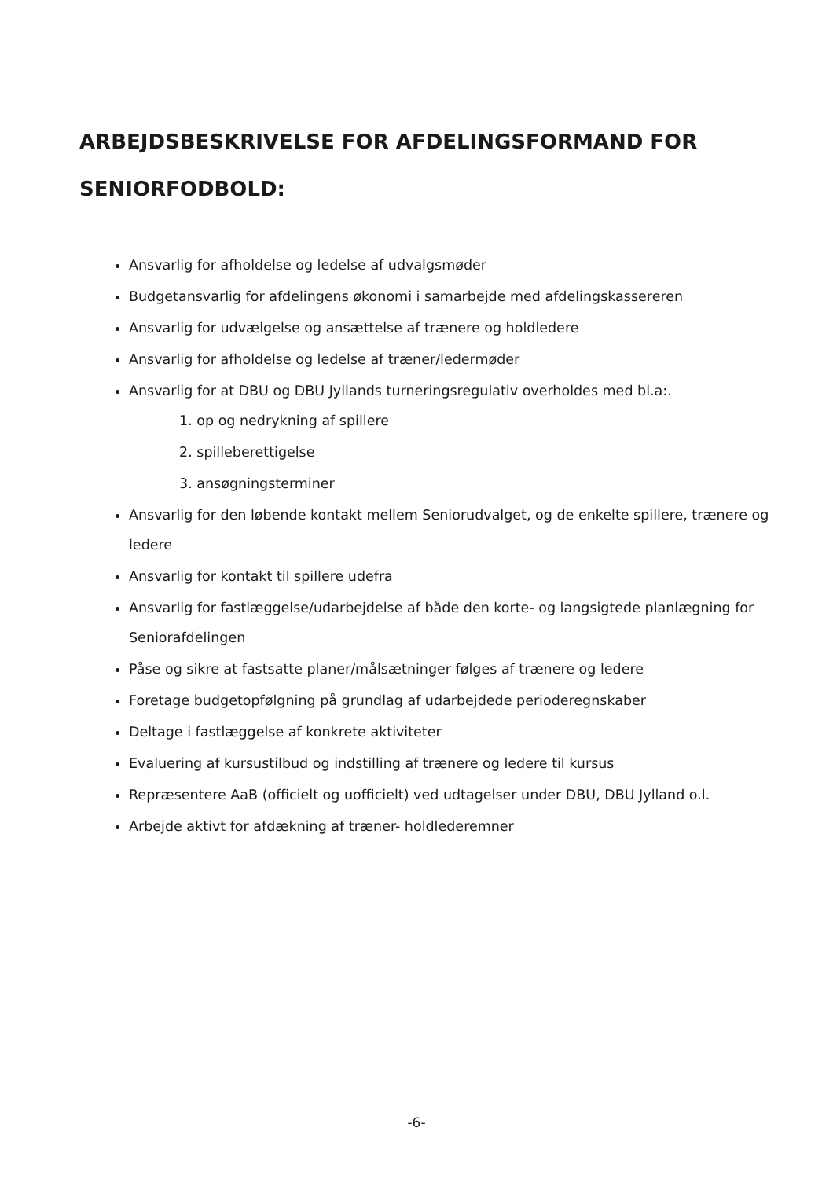ARBEJDSBESKRIVELSE FOR AFDELINGSFORMAND FOR SENIORFODBOLD:
Ansvarlig for afholdelse og ledelse af udvalgsmøder
Budgetansvarlig for afdelingens økonomi i samarbejde med afdelingskassereren
Ansvarlig for udvælgelse og ansættelse af trænere og holdledere
Ansvarlig for afholdelse og ledelse af træner/ledermøder
Ansvarlig for at DBU og DBU Jyllands turneringsregulativ overholdes med bl.a:.
1. op og nedrykning af spillere
2. spilleberettigelse
3. ansøgningsterminer
Ansvarlig for den løbende kontakt mellem Seniorudvalget, og de enkelte spillere, trænere og ledere
Ansvarlig for kontakt til spillere udefra
Ansvarlig for fastlæggelse/udarbejdelse af både den korte- og langsigtede planlægning for Seniorafdelingen
Påse og sikre at fastsatte planer/målsætninger følges af trænere og ledere
Foretage budgetopfølgning på grundlag af udarbejdede perioderegnskaber
Deltage i fastlæggelse af konkrete aktiviteter
Evaluering af kursustilbud og indstilling af trænere og ledere til kursus
Repræsentere AaB (officielt og uofficielt) ved udtagelser under DBU, DBU Jylland o.l.
Arbejde aktivt for afdækning af træner- holdlederemner
-6-